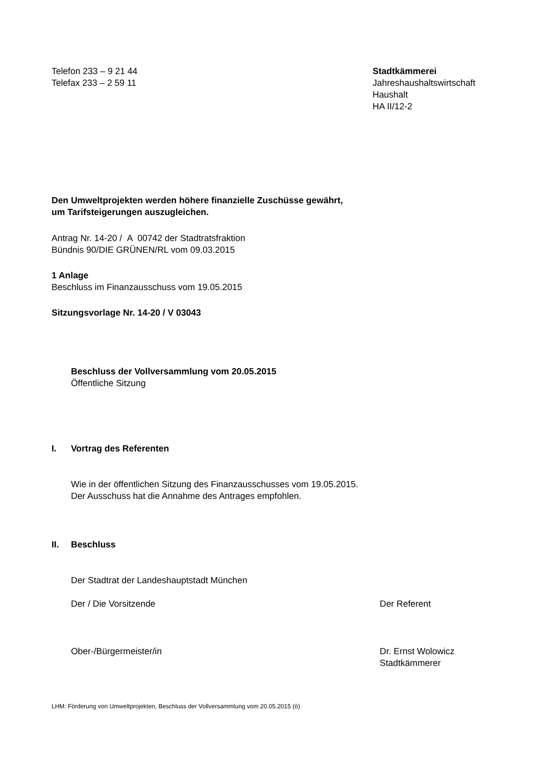Telefon 233 – 9 21 44
Telefax 233 – 2 59 11
Stadtkämmerei
Jahreshaushaltswirtschaft
Haushalt
HA II/12-2
Den Umweltprojekten werden höhere finanzielle Zuschüsse gewährt,
um Tarifsteigerungen auszugleichen.
Antrag Nr. 14-20 / A 00742 der Stadtratsfraktion
Bündnis 90/DIE GRÜNEN/RL vom 09.03.2015
1 Anlage
Beschluss im Finanzausschuss vom 19.05.2015
Sitzungsvorlage Nr. 14-20 / V 03043
Beschluss der Vollversammlung vom 20.05.2015
Öffentliche Sitzung
I. Vortrag des Referenten
Wie in der öffentlichen Sitzung des Finanzausschusses vom 19.05.2015.
Der Ausschuss hat die Annahme des Antrages empfohlen.
II. Beschluss
Der Stadtrat der Landeshauptstadt München
Der / Die Vorsitzende Der Referent
Ober-/Bürgermeister/in Dr. Ernst Wolowicz
Stadtkämmerer
LHM: Förderung von Umweltprojekten, Beschluss der Vollversammlung vom 20.05.2015 (ö)